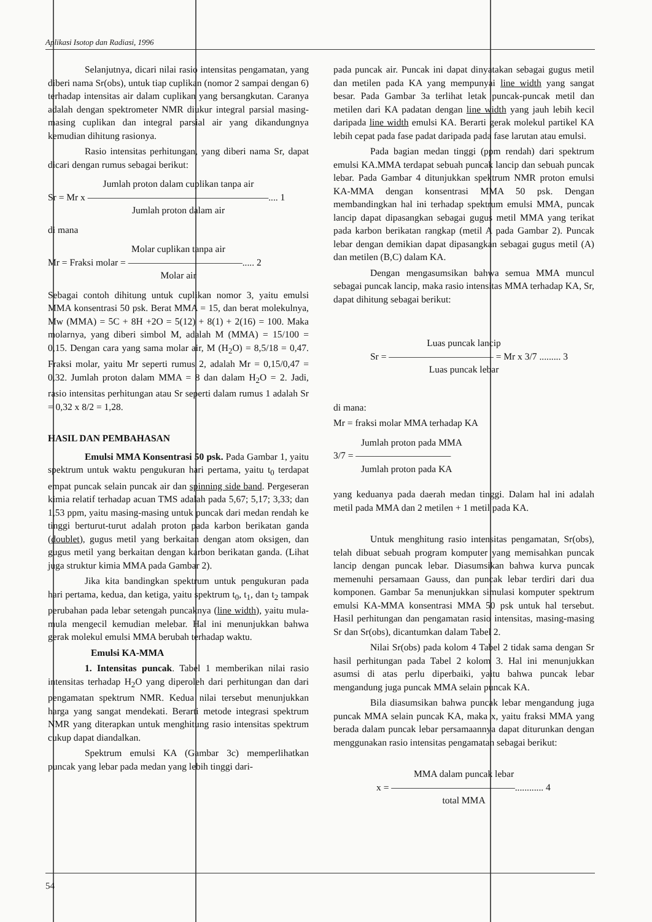Aplikasi Isotop dan Radiasi, 1996
Selanjutnya, dicari nilai rasio intensitas pengamatan, yang diberi nama Sr(obs), untuk tiap cuplikan (nomor 2 sampai dengan 6) terhadap intensitas air dalam cuplikan yang bersangkutan. Caranya adalah dengan spektrometer NMR diukur integral parsial masing-masing cuplikan dan integral parsial air yang dikandungnya kemudian dihitung rasionya.
Rasio intensitas perhitungan, yang diberi nama Sr, dapat dicari dengan rumus sebagai berikut:
Jumlah proton dalam cuplikan tanpa air
Sr = Mr x ———————————————————.... 1
Jumlah proton dalam air
di mana
Molar cuplikan tanpa air
Mr = Fraksi molar = ————————————..... 2
Molar air
Sebagai contoh dihitung untuk cuplikan nomor 3, yaitu emulsi MMA konsentrasi 50 psk. Berat MMA = 15, dan berat molekulnya, Mw (MMA) = 5C + 8H +2O = 5(12) + 8(1) + 2(16) = 100. Maka molarnya, yang diberi simbol M, adalah M (MMA) = 15/100 = 0,15. Dengan cara yang sama molar air, M (H<sub>2</sub>O) = 8,5/18 = 0,47. Fraksi molar, yaitu Mr seperti rumus 2, adalah Mr = 0,15/0,47 = 0,32. Jumlah proton dalam MMA = 8 dan dalam H<sub>2</sub>O = 2. Jadi, rasio intensitas perhitungan atau Sr seperti dalam rumus 1 adalah Sr = 0,32 x 8/2 = 1,28.
HASIL DAN PEMBAHASAN
Emulsi MMA Konsentrasi 50 psk. Pada Gambar 1, yaitu spektrum untuk waktu pengukuran hari pertama, yaitu t<sub>0</sub> terdapat empat puncak selain puncak air dan spinning side band. Pergeseran kimia relatif terhadap acuan TMS adalah pada 5,67; 5,17; 3,33; dan 1,53 ppm, yaitu masing-masing untuk puncak dari medan rendah ke tinggi berturut-turut adalah proton pada karbon berikatan ganda (doublet), gugus metil yang berkaitan dengan atom oksigen, dan gugus metil yang berkaitan dengan karbon berikatan ganda. (Lihat juga struktur kimia MMA pada Gambar 2).
Jika kita bandingkan spektrum untuk pengukuran pada hari pertama, kedua, dan ketiga, yaitu spektrum t<sub>0</sub>, t<sub>1</sub>, dan t<sub>2</sub> tampak perubahan pada lebar setengah puncaknya (line width), yaitu mula-mula mengecil kemudian melebar. Hal ini menunjukkan bahwa gerak molekul emulsi MMA berubah terhadap waktu.
Emulsi KA-MMA
1. Intensitas puncak. Tabel 1 memberikan nilai rasio intensitas terhadap H<sub>2</sub>O yang diperoleh dari perhitungan dan dari pengamatan spektrum NMR. Kedua nilai tersebut menunjukkan harga yang sangat mendekati. Berarti metode integrasi spektrum NMR yang diterapkan untuk menghitung rasio intensitas spektrum cukup dapat diandalkan.
Spektrum emulsi KA (Gambar 3c) memperlihatkan puncak yang lebar pada medan yang lebih tinggi dari-
pada puncak air. Puncak ini dapat dinyatakan sebagai gugus metil dan metilen pada KA yang mempunyai line width yang sangat besar. Pada Gambar 3a terlihat letak puncak-puncak metil dan metilen dari KA padatan dengan line width yang jauh lebih kecil daripada line width emulsi KA. Berarti gerak molekul partikel KA lebih cepat pada fase padat daripada pada fase larutan atau emulsi.
Pada bagian medan tinggi (ppm rendah) dari spektrum emulsi KA.MMA terdapat sebuah puncak lancip dan sebuah puncak lebar. Pada Gambar 4 ditunjukkan spektrum NMR proton emulsi KA-MMA dengan konsentrasi MMA 50 psk. Dengan membandingkan hal ini terhadap spektrum emulsi MMA, puncak lancip dapat dipasangkan sebagai gugus metil MMA yang terikat pada karbon berikatan rangkap (metil A pada Gambar 2). Puncak lebar dengan demikian dapat dipasangkan sebagai gugus metil (A) dan metilen (B,C) dalam KA.
Dengan mengasumsikan bahwa semua MMA muncul sebagai puncak lancip, maka rasio intensitas MMA terhadap KA, Sr, dapat dihitung sebagai berikut:
Luas puncak lancip
Sr = ——————————— = Mr x 3/7 ......... 3
Luas puncak lebar
di mana:
Mr = fraksi molar MMA terhadap KA
Jumlah proton pada MMA
3/7 = ——————————
Jumlah proton pada KA
yang keduanya pada daerah medan tinggi. Dalam hal ini adalah metil pada MMA dan 2 metilen + 1 metil pada KA.
Untuk menghitung rasio intensitas pengamatan, Sr(obs), telah dibuat sebuah program komputer yang memisahkan puncak lancip dengan puncak lebar. Diasumsikan bahwa kurva puncak memenuhi persamaan Gauss, dan puncak lebar terdiri dari dua komponen. Gambar 5a menunjukkan simulasi komputer spektrum emulsi KA-MMA konsentrasi MMA 50 psk untuk hal tersebut. Hasil perhitungan dan pengamatan rasio intensitas, masing-masing Sr dan Sr(obs), dicantumkan dalam Tabel 2.
Nilai Sr(obs) pada kolom 4 Tabel 2 tidak sama dengan Sr hasil perhitungan pada Tabel 2 kolom 3. Hal ini menunjukkan asumsi di atas perlu diperbaiki, yaitu bahwa puncak lebar mengandung juga puncak MMA selain puncak KA.
Bila diasumsikan bahwa puncak lebar mengandung juga puncak MMA selain puncak KA, maka x, yaitu fraksi MMA yang berada dalam puncak lebar persamaannya dapat diturunkan dengan menggunakan rasio intensitas pengamatan sebagai berikut:
MMA dalam puncak lebar
x = —————————————............ 4
total MMA
54